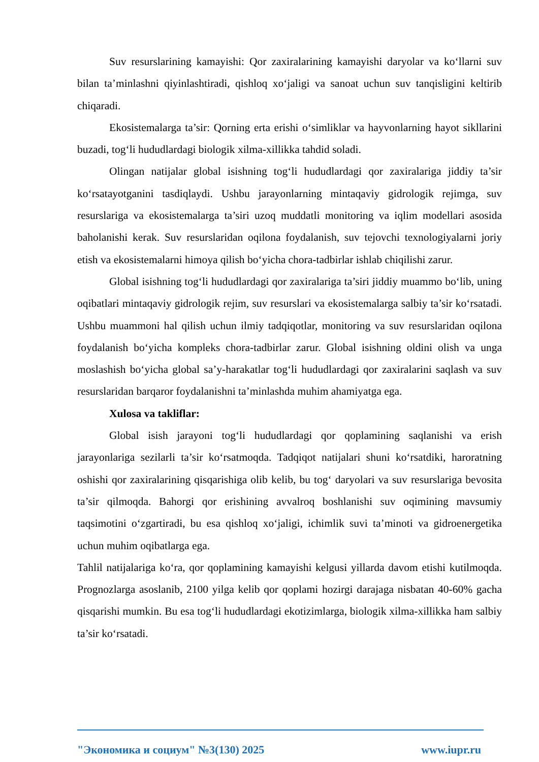Suv resurslarining kamayishi: Qor zaxiralarining kamayishi daryolar va ko‘llarni suv bilan ta’minlashni qiyinlashtiradi, qishloq xo‘jaligi va sanoat uchun suv tanqisligini keltirib chiqaradi.
Ekosistemalarga ta’sir: Qorning erta erishi o‘simliklar va hayvonlarning hayot sikllarini buzadi, tog‘li hududlardagi biologik xilma-xillikka tahdid soladi.
Olingan natijalar global isishning tog‘li hududlardagi qor zaxiralariga jiddiy ta’sir ko‘rsatayotganini tasdiqlaydi. Ushbu jarayonlarning mintaqaviy gidrologik rejimga, suv resurslariga va ekosistemalarga ta’siri uzoq muddatli monitoring va iqlim modellari asosida baholanishi kerak. Suv resurslaridan oqilona foydalanish, suv tejovchi texnologiyalarni joriy etish va ekosistemalarni himoya qilish bo‘yicha chora-tadbirlar ishlab chiqilishi zarur.
Global isishning tog‘li hududlardagi qor zaxiralariga ta’siri jiddiy muammo bo‘lib, uning oqibatlari mintaqaviy gidrologik rejim, suv resurslari va ekosistemalarga salbiy ta’sir ko‘rsatadi. Ushbu muammoni hal qilish uchun ilmiy tadqiqotlar, monitoring va suv resurslaridan oqilona foydalanish bo‘yicha kompleks chora-tadbirlar zarur. Global isishning oldini olish va unga moslashish bo‘yicha global sa’y-harakatlar tog‘li hududlardagi qor zaxiralarini saqlash va suv resurslaridan barqaror foydalanishni ta’minlashda muhim ahamiyatga ega.
Xulosa va takliflar:
Global isish jarayoni tog‘li hududlardagi qor qoplamining saqlanishi va erish jarayonlariga sezilarli ta’sir ko‘rsatmoqda. Tadqiqot natijalari shuni ko‘rsatdiki, haroratning oshishi qor zaxiralarining qisqarishiga olib kelib, bu tog‘ daryolari va suv resurslariga bevosita ta’sir qilmoqda. Bahorgi qor erishining avvalroq boshlanishi suv oqimining mavsumiy taqsimotini o‘zgartiradi, bu esa qishloq xo‘jaligi, ichimlik suvi ta’minoti va gidroenergetika uchun muhim oqibatlarga ega.
Tahlil natijalariga ko‘ra, qor qoplamining kamayishi kelgusi yillarda davom etishi kutilmoqda. Prognozlarga asoslanib, 2100 yilga kelib qor qoplami hozirgi darajaga nisbatan 40-60% gacha qisqarishi mumkin. Bu esa tog‘li hududlardagi ekotizimlarga, biologik xilma-xillikka ham salbiy ta’sir ko‘rsatadi.
"Экономика и социум" №3(130) 2025 www.iupr.ru